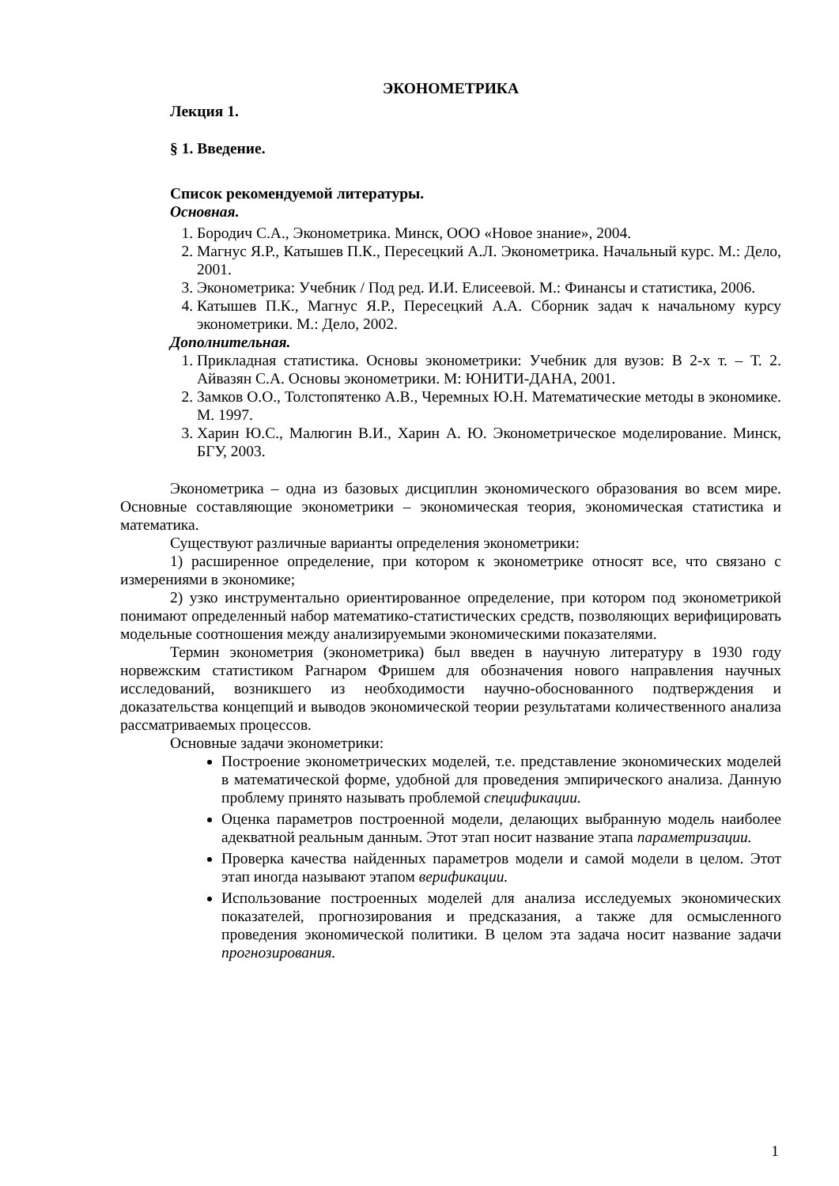ЭКОНОМЕТРИКА
Лекция 1.
§ 1. Введение.
Список рекомендуемой литературы.
Основная.
1. Бородич С.А., Эконометрика. Минск, ООО «Новое знание», 2004.
2. Магнус Я.Р., Катышев П.К., Пересецкий А.Л. Эконометрика. Начальный курс. М.: Дело, 2001.
3. Эконометрика: Учебник / Под ред. И.И. Елисеевой. М.: Финансы и статистика, 2006.
4. Катышев П.К., Магнус Я.Р., Пересецкий А.А. Сборник задач к начальному курсу эконометрики. М.: Дело, 2002.
Дополнительная.
1. Прикладная статистика. Основы эконометрики: Учебник для вузов: В 2-х т. – Т. 2. Айвазян С.А. Основы эконометрики. М: ЮНИТИ-ДАНА, 2001.
2. Замков О.О., Толстопятенко А.В., Черемных Ю.Н. Математические методы в экономике. М. 1997.
3. Харин Ю.С., Малюгин В.И., Харин А. Ю. Эконометрическое моделирование. Минск, БГУ, 2003.
Эконометрика – одна из базовых дисциплин экономического образования во всем мире. Основные составляющие эконометрики – экономическая теория, экономическая статистика и математика.
Существуют различные варианты определения эконометрики:
1) расширенное определение, при котором к эконометрике относят все, что связано с измерениями в экономике;
2) узко инструментально ориентированное определение, при котором под эконометрикой понимают определенный набор математико-статистических средств, позволяющих верифицировать модельные соотношения между анализируемыми экономическими показателями.
Термин эконометрия (эконометрика) был введен в научную литературу в 1930 году норвежским статистиком Рагнаром Фришем для обозначения нового направления научных исследований, возникшего из необходимости научно-обоснованного подтверждения и доказательства концепций и выводов экономической теории результатами количественного анализа рассматриваемых процессов.
Основные задачи эконометрики:
Построение эконометрических моделей, т.е. представление экономических моделей в математической форме, удобной для проведения эмпирического анализа. Данную проблему принято называть проблемой спецификации.
Оценка параметров построенной модели, делающих выбранную модель наиболее адекватной реальным данным. Этот этап носит название этапа параметризации.
Проверка качества найденных параметров модели и самой модели в целом. Этот этап иногда называют этапом верификации.
Использование построенных моделей для анализа исследуемых экономических показателей, прогнозирования и предсказания, а также для осмысленного проведения экономической политики. В целом эта задача носит название задачи прогнозирования.
1